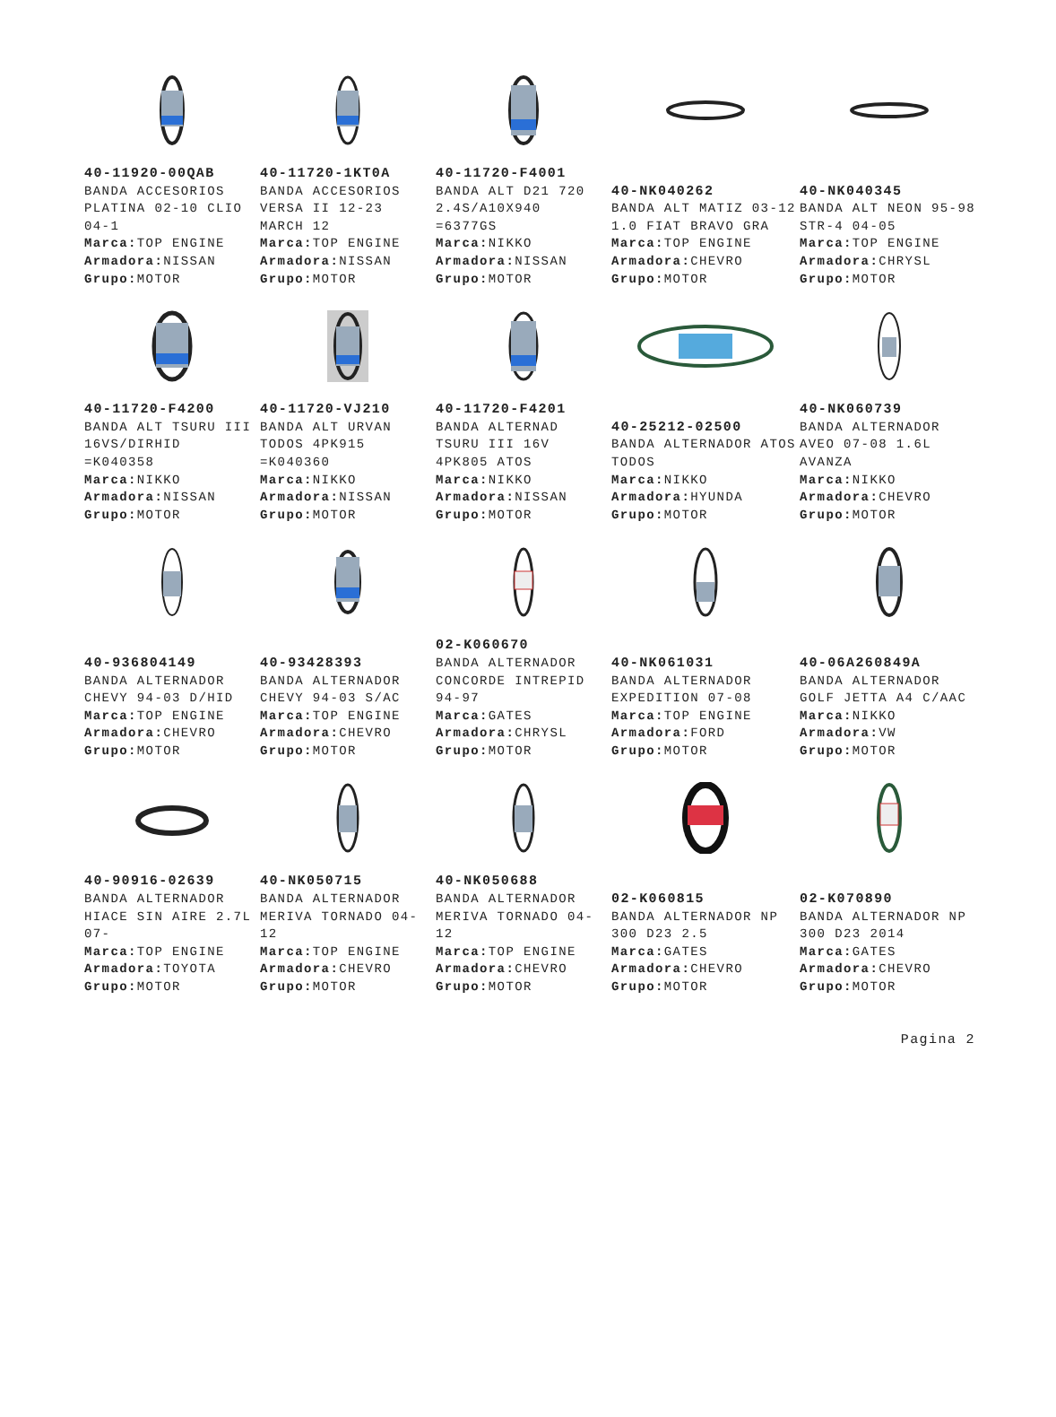40-11920-00QAB
BANDA ACCESORIOS PLATINA 02-10 CLIO 04-1
Marca: TOP ENGINE
Armadora: NISSAN
Grupo: MOTOR
40-11720-1KT0A
BANDA ACCESORIOS VERSA II 12-23 MARCH 12
Marca: TOP ENGINE
Armadora: NISSAN
Grupo: MOTOR
40-11720-F4001
BANDA ALT D21 720 2.4S/A10X940 =6377GS
Marca: NIKKO
Armadora: NISSAN
Grupo: MOTOR
40-NK040262
BANDA ALT MATIZ 03-12 1.0 FIAT BRAVO GRA
Marca: TOP ENGINE
Armadora: CHEVRO
Grupo: MOTOR
40-NK040345
BANDA ALT NEON 95-98 STR-4 04-05
Marca: TOP ENGINE
Armadora: CHRYSL
Grupo: MOTOR
40-11720-F4200
BANDA ALT TSURU III 16VS/DIRHID =K040358
Marca: NIKKO
Armadora: NISSAN
Grupo: MOTOR
40-11720-VJ210
BANDA ALT URVAN TODOS 4PK915 =K040360
Marca: NIKKO
Armadora: NISSAN
Grupo: MOTOR
40-11720-F4201
BANDA ALTERNAD TSURU III 16V 4PK805 ATOS
Marca: NIKKO
Armadora: NISSAN
Grupo: MOTOR
40-25212-02500
BANDA ALTERNADOR ATOS TODOS
Marca: NIKKO
Armadora: HYUNDA
Grupo: MOTOR
40-NK060739
BANDA ALTERNADOR AVEO 07-08 1.6L AVANZA
Marca: NIKKO
Armadora: CHEVRO
Grupo: MOTOR
40-936804149
BANDA ALTERNADOR CHEVY 94-03 D/HID
Marca: TOP ENGINE
Armadora: CHEVRO
Grupo: MOTOR
40-93428393
BANDA ALTERNADOR CHEVY 94-03 S/AC
Marca: TOP ENGINE
Armadora: CHEVRO
Grupo: MOTOR
02-K060670
BANDA ALTERNADOR CONCORDE INTREPID 94-97
Marca: GATES
Armadora: CHRYSL
Grupo: MOTOR
40-NK061031
BANDA ALTERNADOR EXPEDITION 07-08
Marca: TOP ENGINE
Armadora: FORD
Grupo: MOTOR
40-06A260849A
BANDA ALTERNADOR GOLF JETTA A4 C/AAC
Marca: NIKKO
Armadora: VW
Grupo: MOTOR
40-90916-02639
BANDA ALTERNADOR HIACE SIN AIRE 2.7L 07-
Marca: TOP ENGINE
Armadora: TOYOTA
Grupo: MOTOR
40-NK050715
BANDA ALTERNADOR MERIVA TORNADO 04-12
Marca: TOP ENGINE
Armadora: CHEVRO
Grupo: MOTOR
40-NK050688
BANDA ALTERNADOR MERIVA TORNADO 04-12
Marca: TOP ENGINE
Armadora: CHEVRO
Grupo: MOTOR
02-K060815
BANDA ALTERNADOR NP 300 D23 2.5
Marca: GATES
Armadora: CHEVRO
Grupo: MOTOR
02-K070890
BANDA ALTERNADOR NP 300 D23 2014
Marca: GATES
Armadora: CHEVRO
Grupo: MOTOR
Pagina 2